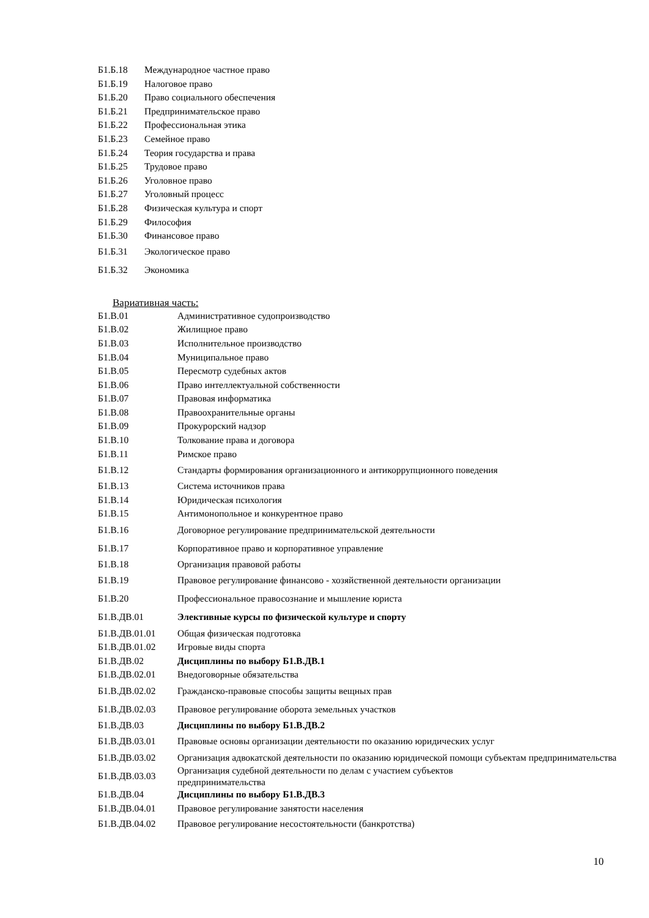| Б1.Б.18 | Международное частное право |
| Б1.Б.19 | Налоговое право |
| Б1.Б.20 | Право социального обеспечения |
| Б1.Б.21 | Предпринимательское право |
| Б1.Б.22 | Профессиональная этика |
| Б1.Б.23 | Семейное право |
| Б1.Б.24 | Теория государства и права |
| Б1.Б.25 | Трудовое право |
| Б1.Б.26 | Уголовное право |
| Б1.Б.27 | Уголовный процесс |
| Б1.Б.28 | Физическая культура и спорт |
| Б1.Б.29 | Философия |
| Б1.Б.30 | Финансовое право |
| Б1.Б.31 | Экологическое право |
| Б1.Б.32 | Экономика |
Вариативная часть:
| Б1.В.01 | Административное судопроизводство |
| Б1.В.02 | Жилищное право |
| Б1.В.03 | Исполнительное производство |
| Б1.В.04 | Муниципальное право |
| Б1.В.05 | Пересмотр судебных актов |
| Б1.В.06 | Право интеллектуальной собственности |
| Б1.В.07 | Правовая информатика |
| Б1.В.08 | Правоохранительные органы |
| Б1.В.09 | Прокурорский надзор |
| Б1.В.10 | Толкование права и договора |
| Б1.В.11 | Римское право |
| Б1.В.12 | Стандарты формирования организационного и антикоррупционного поведения |
| Б1.В.13 | Система источников права |
| Б1.В.14 | Юридическая психология |
| Б1.В.15 | Антимонопольное и конкурентное право |
| Б1.В.16 | Договорное регулирование предпринимательской деятельности |
| Б1.В.17 | Корпоративное право и корпоративное управление |
| Б1.В.18 | Организация правовой работы |
| Б1.В.19 | Правовое регулирование финансово - хозяйственной деятельности организации |
| Б1.В.20 | Профессиональное правосознание и мышление юриста |
| Б1.В.ДВ.01 | Элективные курсы по физической культуре и спорту |
| Б1.В.ДВ.01.01 | Общая физическая подготовка |
| Б1.В.ДВ.01.02 | Игровые виды спорта |
| Б1.В.ДВ.02 | Дисциплины по выбору Б1.В.ДВ.1 |
| Б1.В.ДВ.02.01 | Внедоговорные обязательства |
| Б1.В.ДВ.02.02 | Гражданско-правовые способы защиты вещных прав |
| Б1.В.ДВ.02.03 | Правовое регулирование оборота земельных участков |
| Б1.В.ДВ.03 | Дисциплины по выбору Б1.В.ДВ.2 |
| Б1.В.ДВ.03.01 | Правовые основы организации деятельности по оказанию юридических услуг |
| Б1.В.ДВ.03.02 | Организация адвокатской деятельности по оказанию юридической помощи субъектам предпринимательства |
| Б1.В.ДВ.03.03 | Организация судебной деятельности по делам с участием субъектов предпринимательства |
| Б1.В.ДВ.04 | Дисциплины по выбору Б1.В.ДВ.3 |
| Б1.В.ДВ.04.01 | Правовое регулирование занятости населения |
| Б1.В.ДВ.04.02 | Правовое регулирование несостоятельности (банкротства) |
10